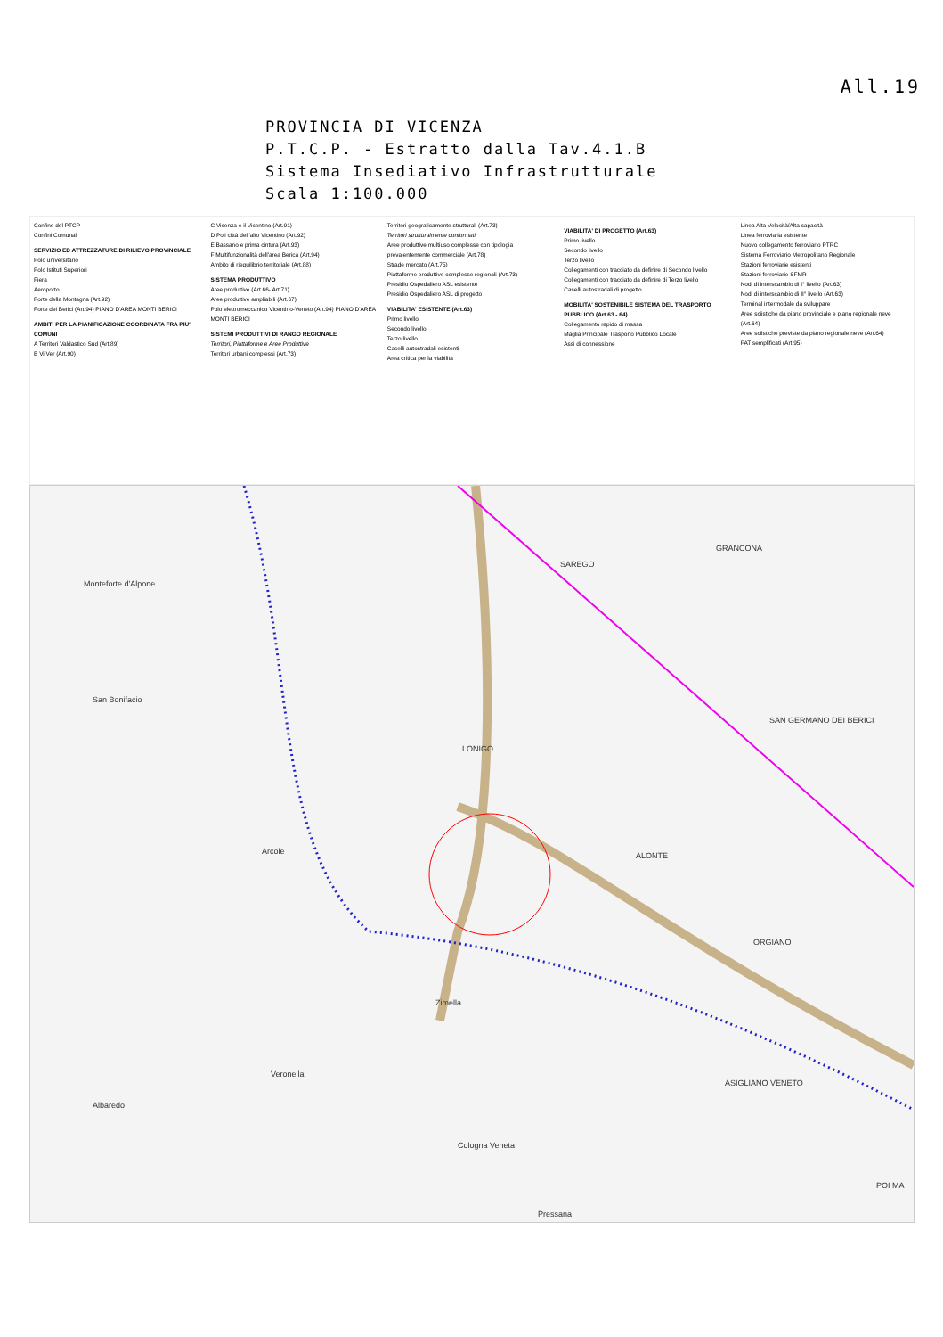All.19
PROVINCIA DI VICENZA
P.T.C.P. - Estratto dalla Tav.4.1.B
Sistema Insediativo Infrastrutturale
Scala 1:100.000
Confine del PTCP
Confini Comunali
SERVIZIO ED ATTREZZATURE DI RILIEVO PROVINCIALE
Polo universitario
Polo Istituti Superiori
Fiera
Aeroporto
Porte della Montagna (Art.92)
Porte dei Berici (Art.94) PIANO D'AREA MONTI BERICI
AMBITI PER LA PIANIFICAZIONE COORDINATA FRA PIU' COMUNI
A Territori Valdastico Sud (Art.89)
B Vi.Ver (Art.90)
C Vicenza e il Vicentino (Art.91)
D Poli città dell'alto Vicentino (Art.92)
E Bassano e prima cintura (Art.93)
F Multifunzionalità dell'area Berica (Art.94)
Ambito di riequilibrio territoriale (Art.88)
SISTEMA PRODUTTIVO
Aree produttive (Art.66- Art.71)
Aree produttive ampliabili (Art.67)
Polo elettromeccanico Vicentino-Veneto (Art.94) PIANO D'AREA MONTI BERICI
SISTEMI PRODUTTIVI DI RANGO REGIONALE
Territori, Piattaforme e Aree Produttive
Territori urbani complessi (Art.73)
Territori geograficamente strutturali (Art.73)
Territori strutturalmente conformati
Aree produttive multiuso complesse con tipologia prevalentemente commerciale (Art.78)
Strade mercato (Art.75)
Piattaforme produttive complesse regionali (Art.73)
Presidio Ospedaliero ASL esistente
Presidio Ospedaliero ASL di progetto
VIABILITA' ESISTENTE (Art.63)
Primo livello
Secondo livello
Terzo livello
Caselli autostradali esistenti
Area critica per la viabilità
VIABILITA' DI PROGETTO (Art.63)
Primo livello
Secondo livello
Terzo livello
Collegamenti con tracciato da definire di Secondo livello
Collegamenti con tracciato da definire di Terzo livello
Caselli autostradali di progetto
MOBILITA' SOSTENIBILE SISTEMA DEL TRASPORTO PUBBLICO (Art.63 - 64)
Collegamento rapido di massa
Maglia Principale Trasporto Pubblico Locale
Assi di connessione
Linea Alta Velocità/Alta capacità
Linea ferroviaria esistente
Nuovo collegamento ferroviario PTRC
Sistema Ferroviario Metropolitano Regionale
Stazioni ferroviarie esistenti
Stazioni ferroviarie SFMR
Nodi di interscambio di I° livello (Art.63)
Nodi di interscambio di II° livello (Art.63)
Terminal intermodale da sviluppare
Aree sciistiche da piano provinciale e piano regionale neve (Art.64)
Aree sciistiche previste da piano regionale neve (Art.64)
PAT semplificati (Art.95)
Monteforte d'Alpone
San Bonifacio
GRANCONA
SAREGO
LONIGO
SAN GERMANO DEI BERICI
ALONTE
ORGIANO
Zimella
Arcole
Veronella
Albaredo
ASIGLIANO VENETO
Cologna Veneta
Pressana
POI MA